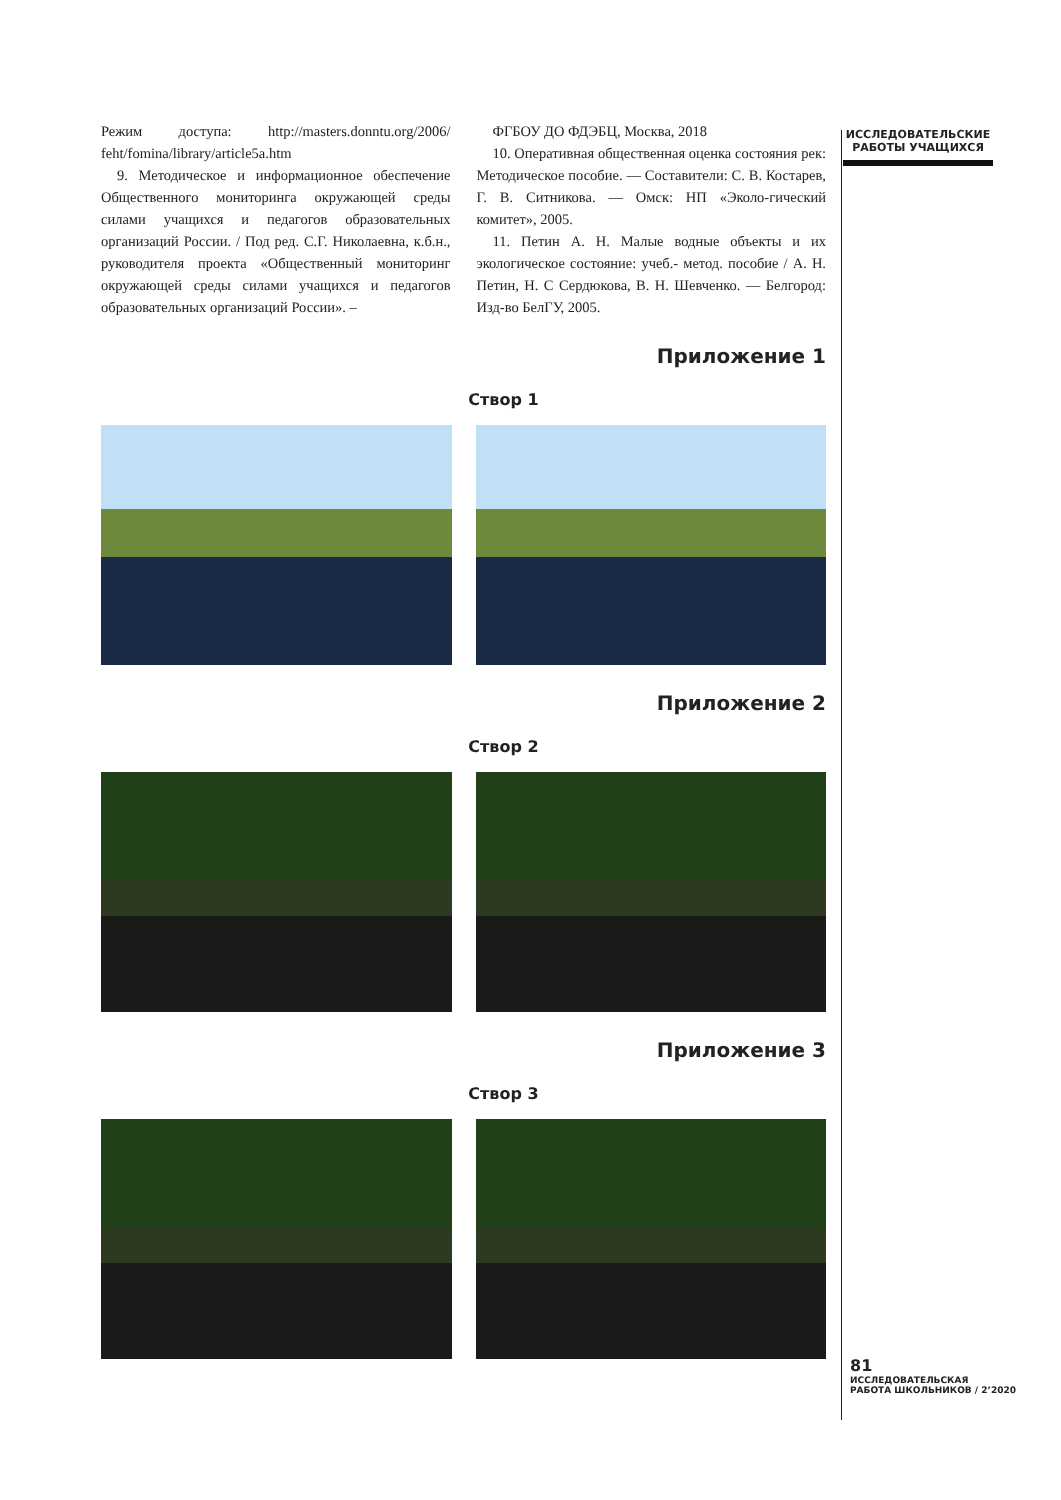ИССЛЕДОВАТЕЛЬСКИЕ РАБОТЫ УЧАЩИХСЯ
Режим доступа: http://masters.donntu.org/2006/ feht/fomina/library/article5a.htm
9. Методическое и информационное обеспечение Общественного мониторинга окружающей среды силами учащихся и педагогов образовательных организаций России. / Под ред. С.Г. Николаевна, к.б.н., руководителя проекта «Общественный мониторинг окружающей среды силами учащихся и педагогов образовательных организаций России». –
ФГБОУ ДО ФДЭБЦ, Москва, 2018
10. Оперативная общественная оценка состояния рек: Методическое пособие. — Составители: С. В. Костарев, Г. В. Ситникова. — Омск: НП «Эколо-гический комитет», 2005.
11. Петин А. Н. Малые водные объекты и их экологическое состояние: учеб.- метод. пособие / А. Н. Петин, Н. С Сердюкова, В. Н. Шевченко. — Белгород: Изд-во БелГУ, 2005.
Приложение 1
Створ 1
Приложение 2
Створ 2
Приложение 3
Створ 3
81
ИССЛЕДОВАТЕЛЬСКАЯ
РАБОТА ШКОЛЬНИКОВ / 2’2020